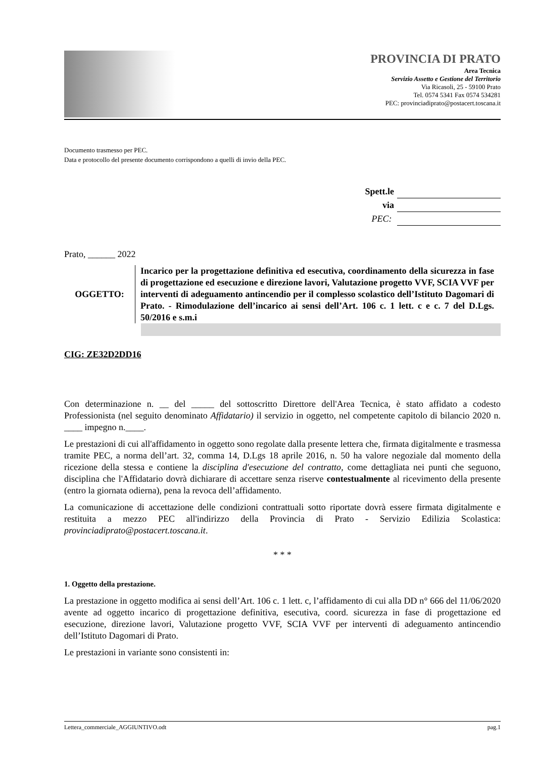PROVINCIA DI PRATO
Area Tecnica
Servizio Assetto e Gestione del Territorio
Via Ricasoli, 25 - 59100 Prato
Tel. 0574 5341 Fax 0574 534281
PEC: provinciadiprato@postacert.toscana.it
Documento trasmesso per PEC.
Data e protocollo del presente documento corrispondono a quelli di invio della PEC.
Spett.le
via
PEC:
Prato, ______ 2022
OGGETTO:
Incarico per la progettazione definitiva ed esecutiva, coordinamento della sicurezza in fase di progettazione ed esecuzione e direzione lavori, Valutazione progetto VVF, SCIA VVF per interventi di adeguamento antincendio per il complesso scolastico dell’Istituto Dagomari di Prato. - Rimodulazione dell’incarico ai sensi dell’Art. 106 c. 1 lett. c e c. 7 del D.Lgs. 50/2016 e s.m.i
CIG: ZE32D2DD16
Con determinazione n. __ del _____ del sottoscritto Direttore dell'Area Tecnica, è stato affidato a codesto Professionista (nel seguito denominato Affidatario) il servizio in oggetto, nel competente capitolo di bilancio 2020 n. ____ impegno n.____.
Le prestazioni di cui all'affidamento in oggetto sono regolate dalla presente lettera che, firmata digitalmente e trasmessa tramite PEC, a norma dell’art. 32, comma 14, D.Lgs 18 aprile 2016, n. 50 ha valore negoziale dal momento della ricezione della stessa e contiene la disciplina d'esecuzione del contratto, come dettagliata nei punti che seguono, disciplina che l'Affidatario dovrà dichiarare di accettare senza riserve contestualmente al ricevimento della presente (entro la giornata odierna), pena la revoca dell’affidamento.
La comunicazione di accettazione delle condizioni contrattuali sotto riportate dovrà essere firmata digitalmente e restituita a mezzo PEC all'indirizzo della Provincia di Prato - Servizio Edilizia Scolastica: provinciadiprato@postacert.toscana.it.
* * *
1. Oggetto della prestazione.
La prestazione in oggetto modifica ai sensi dell’Art. 106 c. 1 lett. c, l’affidamento di cui alla DD n° 666 del 11/06/2020 avente ad oggetto incarico di progettazione definitiva, esecutiva, coord. sicurezza in fase di progettazione ed esecuzione, direzione lavori, Valutazione progetto VVF, SCIA VVF per interventi di adeguamento antincendio dell’Istituto Dagomari di Prato.
Le prestazioni in variante sono consistenti in:
Lettera_commerciale_AGGIUNTIVO.odt pag.1